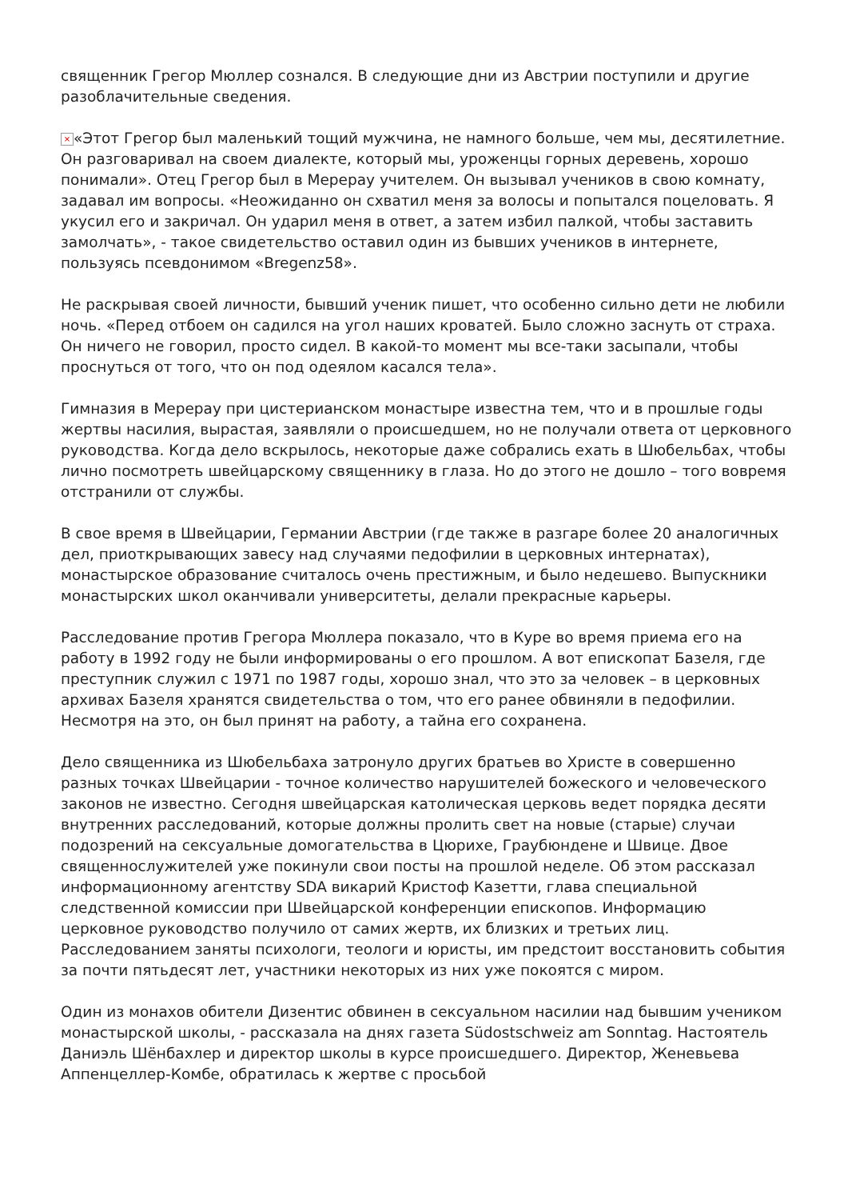священник Грегор Мюллер сознался. В следующие дни из Австрии поступили и другие разоблачительные сведения.
× «Этот Грегор был маленький тощий мужчина, не намного больше, чем мы, десятилетние. Он разговаривал на своем диалекте, который мы, уроженцы горных деревень, хорошо понимали». Отец Грегор был в Мерерау учителем. Он вызывал учеников в свою комнату, задавал им вопросы. «Неожиданно он схватил меня за волосы и попытался поцеловать. Я укусил его и закричал. Он ударил меня в ответ, а затем избил палкой, чтобы заставить замолчать», - такое свидетельство оставил один из бывших учеников в интернете, пользуясь псевдонимом «Bregenz58».
Не раскрывая своей личности, бывший ученик пишет, что особенно сильно дети не любили ночь. «Перед отбоем он садился на угол наших кроватей. Было сложно заснуть от страха. Он ничего не говорил, просто сидел. В какой-то момент мы все-таки засыпали, чтобы проснуться от того, что он под одеялом касался тела».
Гимназия в Мерерау при цистерианском монастыре известна тем, что и в прошлые годы жертвы насилия, вырастая, заявляли о происшедшем, но не получали ответа от церковного руководства. Когда дело вскрылось, некоторые даже собрались ехать в Шюбельбах, чтобы лично посмотреть швейцарскому священнику в глаза. Но до этого не дошло – того вовремя отстранили от службы.
В свое время в Швейцарии, Германии Австрии (где также в разгаре более 20 аналогичных дел, приоткрывающих завесу над случаями педофилии в церковных интернатах), монастырское образование считалось очень престижным, и было недешево. Выпускники монастырских школ оканчивали университеты, делали прекрасные карьеры.
Расследование против Грегора Мюллера показало, что в Куре во время приема его на работу в 1992 году не были информированы о его прошлом. А вот епископат Базеля, где преступник служил с 1971 по 1987 годы, хорошо знал, что это за человек – в церковных архивах Базеля хранятся свидетельства о том, что его ранее обвиняли в педофилии. Несмотря на это, он был принят на работу, а тайна его сохранена.
Дело священника из Шюбельбаха затронуло других братьев во Христе в совершенно разных точках Швейцарии - точное количество нарушителей божеского и человеческого законов не известно. Сегодня швейцарская католическая церковь ведет порядка десяти внутренних расследований, которые должны пролить свет на новые (старые) случаи подозрений на сексуальные домогательства в Цюрихе, Граубюндене и Швице. Двое священнослужителей уже покинули свои посты на прошлой неделе. Об этом рассказал информационному агентству SDA викарий Кристоф Казетти, глава специальной следственной комиссии при Швейцарской конференции епископов. Информацию церковное руководство получило от самих жертв, их близких и третьих лиц. Расследованием заняты психологи, теологи и юристы, им предстоит восстановить события за почти пятьдесят лет, участники некоторых из них уже покоятся с миром.
Один из монахов обители Дизентис обвинен в сексуальном насилии над бывшим учеником монастырской школы, - рассказала на днях газета Südostschweiz am Sonntag. Настоятель Даниэль Шёнбахлер и директор школы в курсе происшедшего. Директор, Женевьева Аппенцеллер-Комбе, обратилась к жертве с просьбой